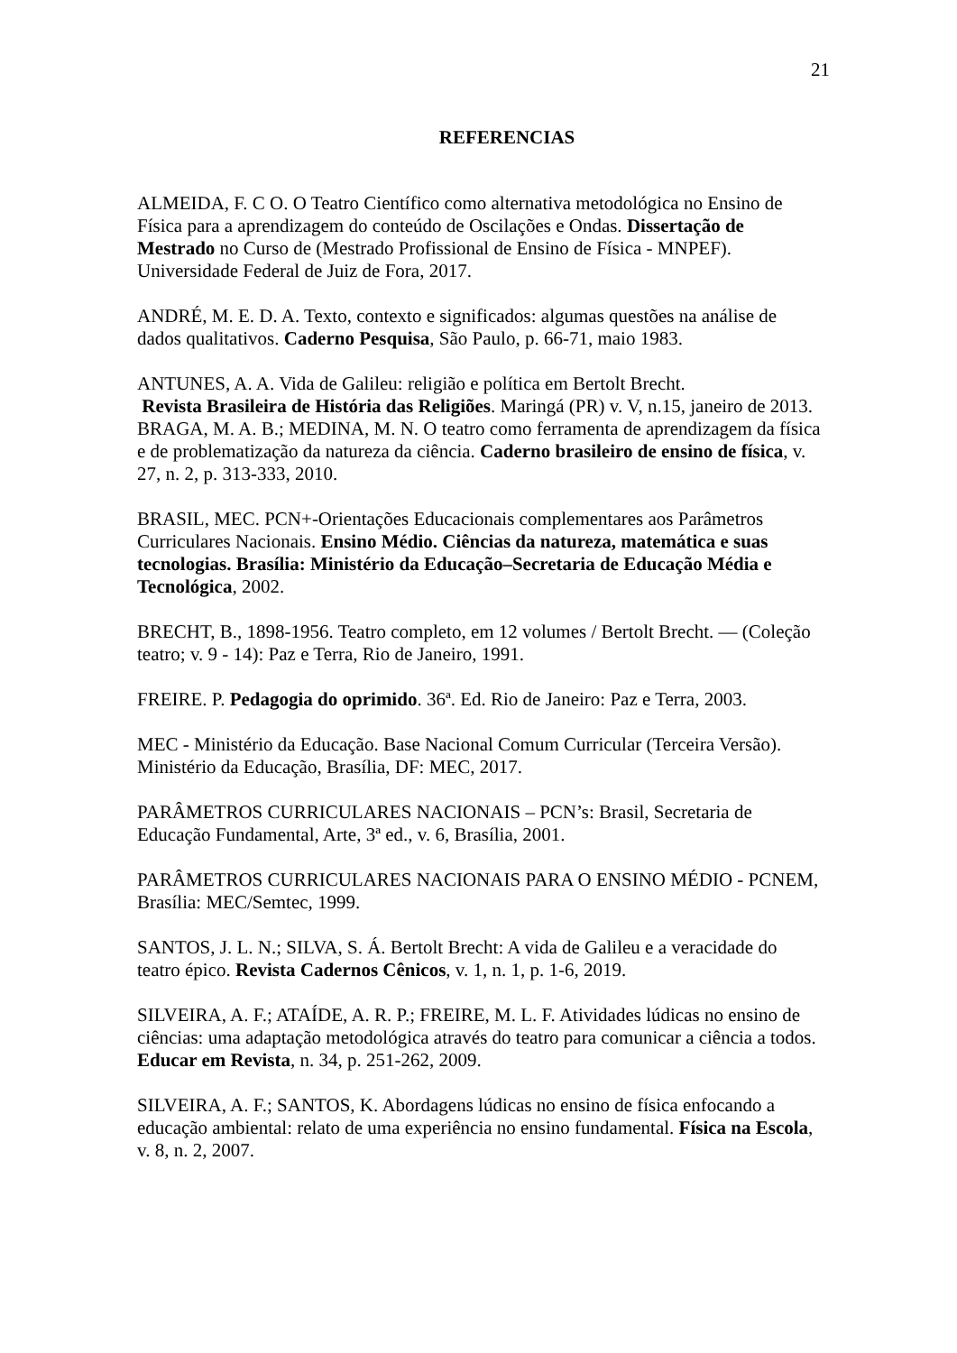21
REFERENCIAS
ALMEIDA, F. C O. O Teatro Científico como alternativa metodológica no Ensino de Física para a aprendizagem do conteúdo de Oscilações e Ondas. Dissertação de Mestrado no Curso de (Mestrado Profissional de Ensino de Física - MNPEF). Universidade Federal de Juiz de Fora, 2017.
ANDRÉ, M. E. D. A. Texto, contexto e significados: algumas questões na análise de dados qualitativos. Caderno Pesquisa, São Paulo, p. 66-71, maio 1983.
ANTUNES, A. A. Vida de Galileu: religião e política em Bertolt Brecht.
Revista Brasileira de História das Religiões. Maringá (PR) v. V, n.15, janeiro de 2013.
BRAGA, M. A. B.; MEDINA, M. N. O teatro como ferramenta de aprendizagem da física e de problematização da natureza da ciência. Caderno brasileiro de ensino de física, v. 27, n. 2, p. 313-333, 2010.
BRASIL, MEC. PCN+-Orientações Educacionais complementares aos Parâmetros Curriculares Nacionais. Ensino Médio. Ciências da natureza, matemática e suas tecnologias. Brasília: Ministério da Educação–Secretaria de Educação Média e Tecnológica, 2002.
BRECHT, B., 1898-1956. Teatro completo, em 12 volumes / Bertolt Brecht. — (Coleção teatro; v. 9 - 14): Paz e Terra, Rio de Janeiro, 1991.
FREIRE. P. Pedagogia do oprimido. 36ª. Ed. Rio de Janeiro: Paz e Terra, 2003.
MEC - Ministério da Educação. Base Nacional Comum Curricular (Terceira Versão). Ministério da Educação, Brasília, DF: MEC, 2017.
PARÂMETROS CURRICULARES NACIONAIS – PCN’s: Brasil, Secretaria de Educação Fundamental, Arte, 3ª ed., v. 6, Brasília, 2001.
PARÂMETROS CURRICULARES NACIONAIS PARA O ENSINO MÉDIO - PCNEM, Brasília: MEC/Semtec, 1999.
SANTOS, J. L. N.; SILVA, S. Á. Bertolt Brecht: A vida de Galileu e a veracidade do teatro épico. Revista Cadernos Cênicos, v. 1, n. 1, p. 1-6, 2019.
SILVEIRA, A. F.; ATAÍDE, A. R. P.; FREIRE, M. L. F. Atividades lúdicas no ensino de ciências: uma adaptação metodológica através do teatro para comunicar a ciência a todos. Educar em Revista, n. 34, p. 251-262, 2009.
SILVEIRA, A. F.; SANTOS, K. Abordagens lúdicas no ensino de física enfocando a educação ambiental: relato de uma experiência no ensino fundamental. Física na Escola, v. 8, n. 2, 2007.